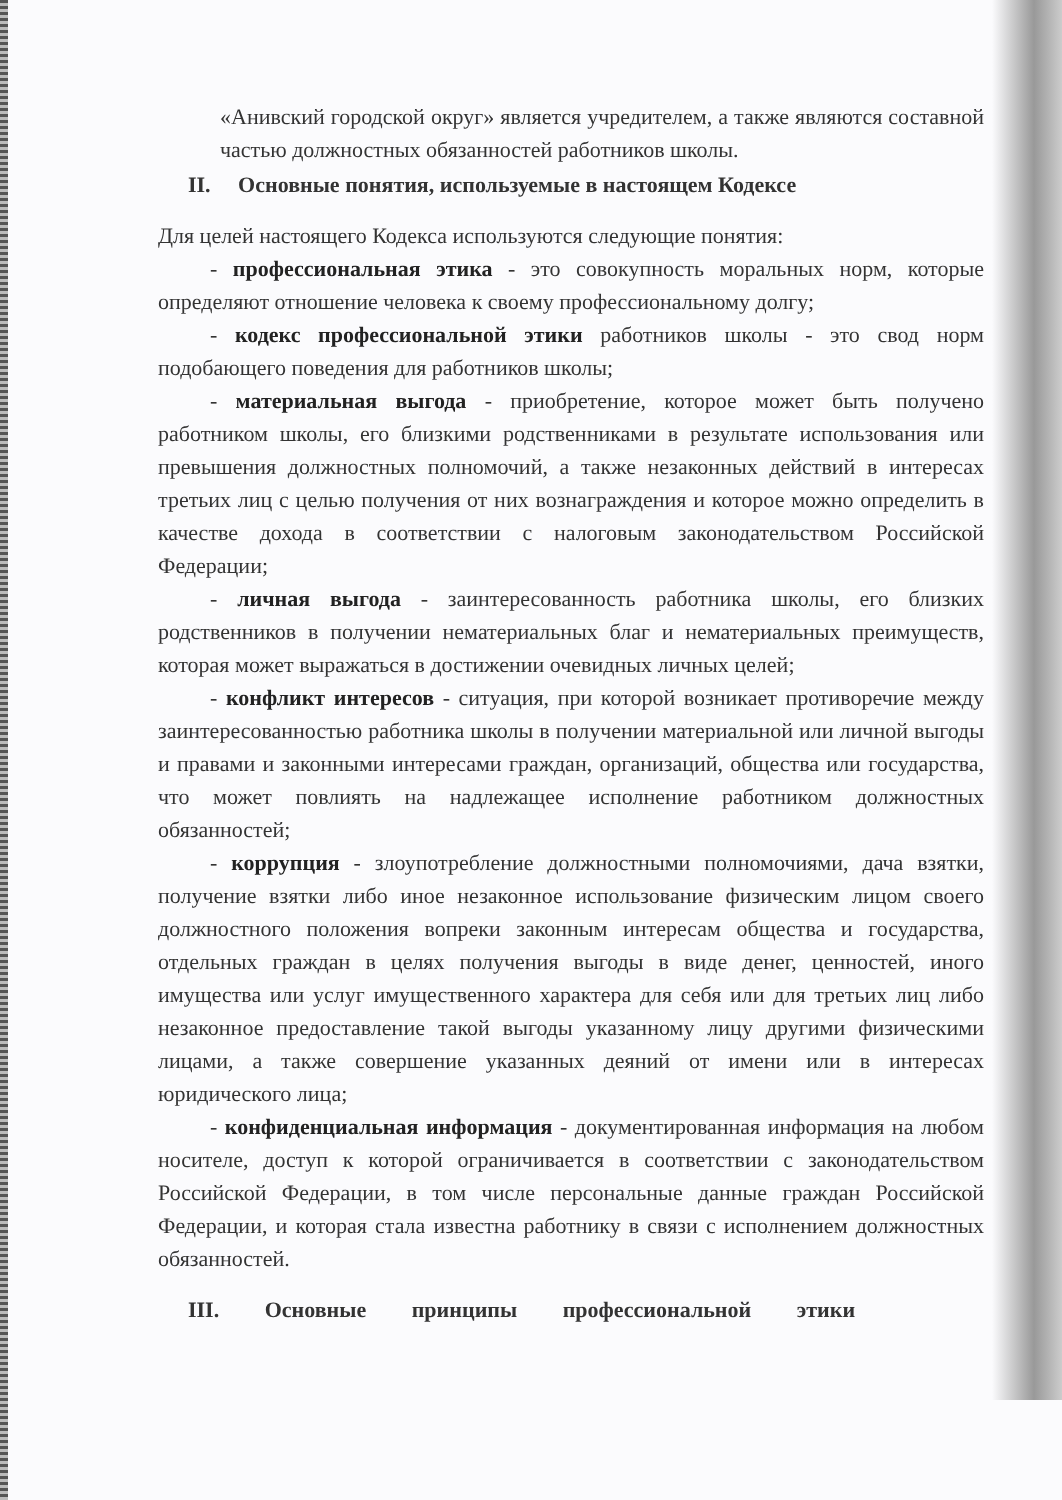«Анивский городской округ» является учредителем, а также являются составной частью должностных обязанностей работников школы.
II. Основные понятия, используемые в настоящем Кодексе
Для целей настоящего Кодекса используются следующие понятия:
- профессиональная этика - это совокупность моральных норм, которые определяют отношение человека к своему профессиональному долгу;
- кодекс профессиональной этики работников школы - это свод норм подобающего поведения для работников школы;
- материальная выгода - приобретение, которое может быть получено работником школы, его близкими родственниками в результате использования или превышения должностных полномочий, а также незаконных действий в интересах третьих лиц с целью получения от них вознаграждения и которое можно определить в качестве дохода в соответствии с налоговым законодательством Российской Федерации;
- личная выгода - заинтересованность работника школы, его близких родственников в получении нематериальных благ и нематериальных преимуществ, которая может выражаться в достижении очевидных личных целей;
- конфликт интересов - ситуация, при которой возникает противоречие между заинтересованностью работника школы в получении материальной или личной выгоды и правами и законными интересами граждан, организаций, общества или государства, что может повлиять на надлежащее исполнение работником должностных обязанностей;
- коррупция - злоупотребление должностными полномочиями, дача взятки, получение взятки либо иное незаконное использование физическим лицом своего должностного положения вопреки законным интересам общества и государства, отдельных граждан в целях получения выгоды в виде денег, ценностей, иного имущества или услуг имущественного характера для себя или для третьих лиц либо незаконное предоставление такой выгоды указанному лицу другими физическими лицами, а также совершение указанных деяний от имени или в интересах юридического лица;
- конфиденциальная информация - документированная информация на любом носителе, доступ к которой ограничивается в соответствии с законодательством Российской Федерации, в том числе персональные данные граждан Российской Федерации, и которая стала известна работнику в связи с исполнением должностных обязанностей.
III. Основные принципы профессиональной этики